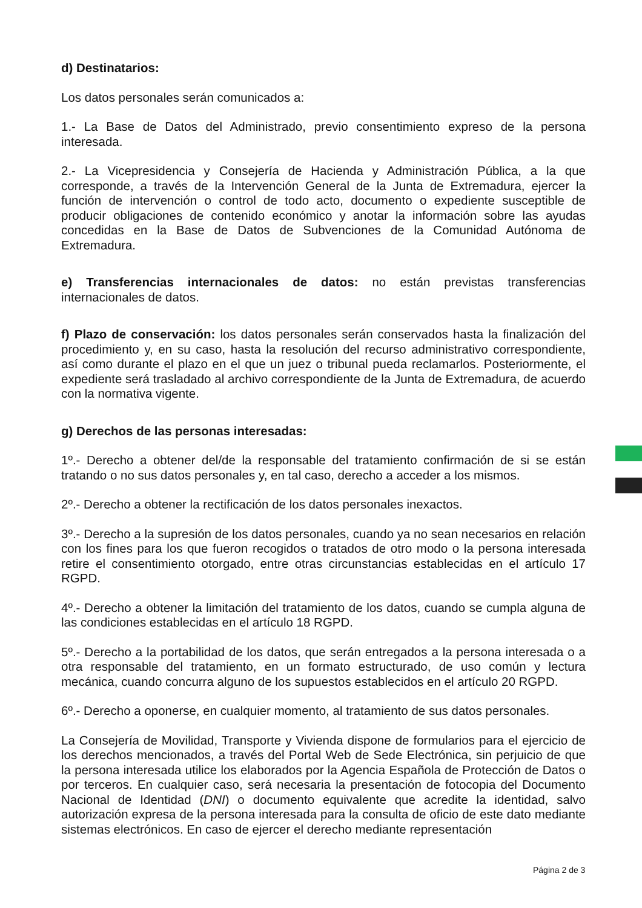d) Destinatarios:
Los datos personales serán comunicados a:
1.- La Base de Datos del Administrado, previo consentimiento expreso de la persona interesada.
2.- La Vicepresidencia y Consejería de Hacienda y Administración Pública, a la que corresponde, a través de la Intervención General de la Junta de Extremadura, ejercer la función de intervención o control de todo acto, documento o expediente susceptible de producir obligaciones de contenido económico y anotar la información sobre las ayudas concedidas en la Base de Datos de Subvenciones de la Comunidad Autónoma de Extremadura.
e) Transferencias internacionales de datos: no están previstas transferencias internacionales de datos.
f) Plazo de conservación: los datos personales serán conservados hasta la finalización del procedimiento y, en su caso, hasta la resolución del recurso administrativo correspondiente, así como durante el plazo en el que un juez o tribunal pueda reclamarlos. Posteriormente, el expediente será trasladado al archivo correspondiente de la Junta de Extremadura, de acuerdo con la normativa vigente.
g) Derechos de las personas interesadas:
1º.- Derecho a obtener del/de la responsable del tratamiento confirmación de si se están tratando o no sus datos personales y, en tal caso, derecho a acceder a los mismos.
2º.- Derecho a obtener la rectificación de los datos personales inexactos.
3º.- Derecho a la supresión de los datos personales, cuando ya no sean necesarios en relación con los fines para los que fueron recogidos o tratados de otro modo o la persona interesada retire el consentimiento otorgado, entre otras circunstancias establecidas en el artículo 17 RGPD.
4º.- Derecho a obtener la limitación del tratamiento de los datos, cuando se cumpla alguna de las condiciones establecidas en el artículo 18 RGPD.
5º.- Derecho a la portabilidad de los datos, que serán entregados a la persona interesada o a otra responsable del tratamiento, en un formato estructurado, de uso común y lectura mecánica, cuando concurra alguno de los supuestos establecidos en el artículo 20 RGPD.
6º.- Derecho a oponerse, en cualquier momento, al tratamiento de sus datos personales.
La Consejería de Movilidad, Transporte y Vivienda dispone de formularios para el ejercicio de los derechos mencionados, a través del Portal Web de Sede Electrónica, sin perjuicio de que la persona interesada utilice los elaborados por la Agencia Española de Protección de Datos o por terceros. En cualquier caso, será necesaria la presentación de fotocopia del Documento Nacional de Identidad (DNI) o documento equivalente que acredite la identidad, salvo autorización expresa de la persona interesada para la consulta de oficio de este dato mediante sistemas electrónicos. En caso de ejercer el derecho mediante representación
Página 2 de 3